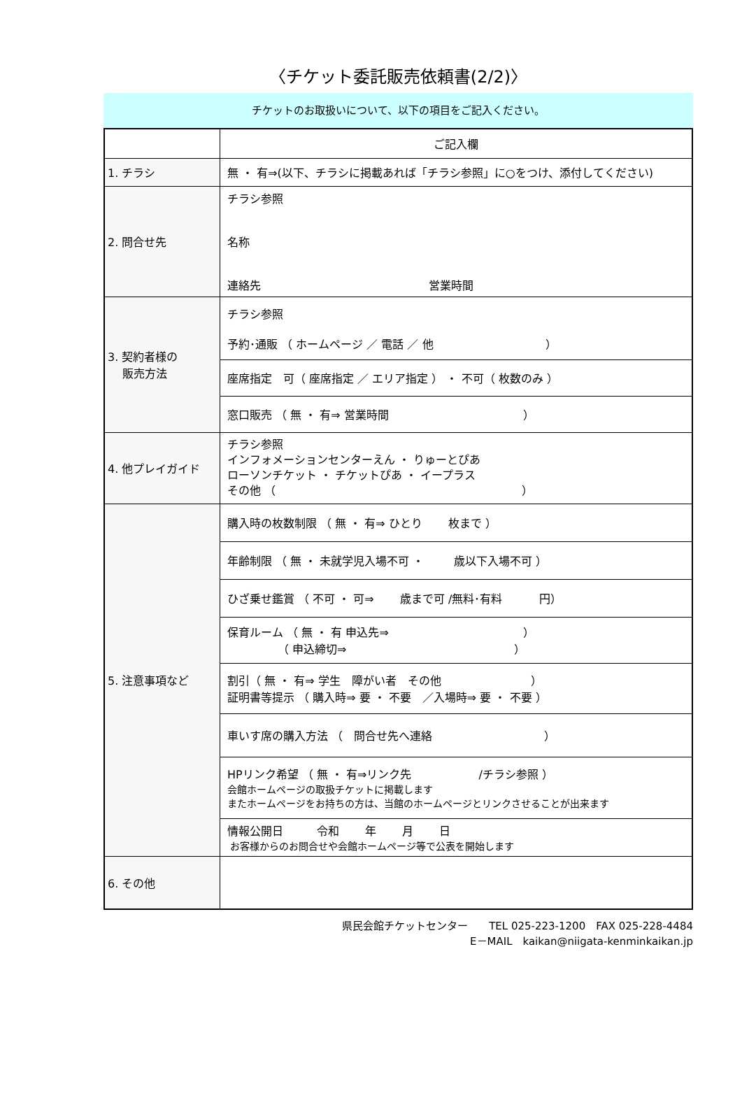〈チケット委託販売依頼書(2/2)〉
チケットのお取扱いについて、以下の項目をご記入ください。
| | ご記入欄 |
| 1. チラシ | 無 ・ 有⇒(以下、チラシに掲載あれば「チラシ参照」に○をつけ、添付してください) |
| 2. 問合せ先 | チラシ参照 名称 連絡先 営業時間 |
| 3. 契約者様の 販売方法 | チラシ参照 予約･通販 （ ホームページ ／ 電話 ／ 他 ） |
| | 座席指定 可（ 座席指定 ／ エリア指定 ） ・ 不可（ 枚数のみ ） |
| | 窓口販売 （ 無 ・ 有⇒ 営業時間 ） |
| 4. 他プレイガイド | チラシ参照 インフォメーションセンターえん ・ りゅーとぴあ ローソンチケット ・ チケットぴあ ・ イープラス その他 （ ） |
| 5. 注意事項など | 購入時の枚数制限 （ 無 ・ 有⇒ ひとり 枚まで ） |
| | 年齢制限 （ 無 ・ 未就学児入場不可 ・ 歳以下入場不可 ） |
| | ひざ乗せ鑑賞 （ 不可 ・ 可⇒ 歳まで可 /無料･有料 円） |
| | 保育ルーム （ 無 ・ 有 申込先⇒ ） （ 申込締切⇒ ） |
| | 割引（ 無 ・ 有⇒ 学生 障がい者 その他 ） 証明書等提示 （ 購入時⇒ 要 ・ 不要 ／入場時⇒ 要 ・ 不要 ） |
| | 車いす席の購入方法 （ 問合せ先へ連絡 ） |
| | HPリンク希望 （ 無 ・ 有⇒リンク先 /チラシ参照 ） 会館ホームページの取扱チケットに掲載します またホームページをお持ちの方は、当館のホームページとリンクさせることが出来ます |
| | 情報公開日 令和 年 月 日 お客様からのお問合せや会館ホームページ等で公表を開始します |
| 6. その他 | |
県民会館チケットセンター　　TEL 025-223-1200　FAX 025-228-4484
E－MAIL　kaikan@niigata-kenminkaikan.jp